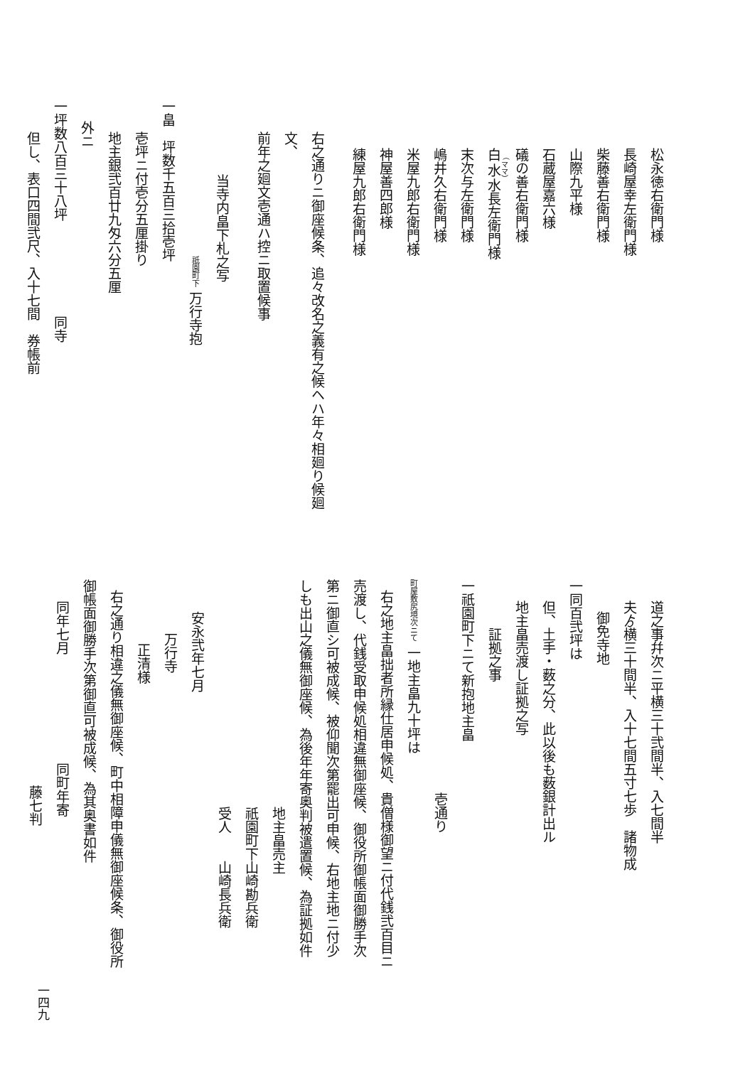松永徳右衛門様
長崎屋幸左衛門様
柴藤善右衛門様
山際九平様
石蔵屋嘉六様
礒の善右衛門様
白水水長左衛門様
末次与左衛門様
嶋井久右衛門様
米屋九郎右衛門様
神屋善四郎様
練屋九郎右衛門様
右之通りニ御座候条、追々改名之義有之候ヘハ年々相廻り候廻文、
前年之廻文壱通ハ控ニ取置候事
当寺内畠下札之写
祇園町下 万行寺抱
一畠　坪数千五百三拾壱坪
壱坪ニ付壱分五厘掛り
地主銀弐百廿九匁六分五厘
外ニ
一坪数八百三十八坪　　　　　　　同寺
但し、表口四間弐尺、入十七間　券帳前
道之事幷次ニ平横三十弐間半、入七間半
夫ゟ横三十間半、入十七間五寸七歩　諸物成
御免寺地
一同百弐坪は
但、土手・薮之分、此以後も薮銀計出ル
地主畠売渡し証拠之写
証拠之事
一祇園町下ニて新抱地主畠
壱通り
町屋敷尻境次ニて 一地主畠九十坪は
右之地主畠拙者所縁仕居申候処、貴僧様御望ニ付代銭弐百目ニ
売渡し、代銭受取申候処相違無御座候、御役所御帳面御勝手次
第ニ御直シ可被成候、被仰聞次第罷出可申候、右地主地ニ付少
しも出山之儀無御座候、為後年年寄奥判被遣置候、為証拠如件
地主畠売主
祇園町下山崎勘兵衛
受人　　山崎長兵衛
安永弐年七月
万行寺
正清様
右之通り相違之儀無御座候、町中相障申儀無御座候条、御役所
御帳面御勝手次第御直可被成候、為其奥書如件
同年七月　　　　　　　　同町年寄
藤七判
一四九